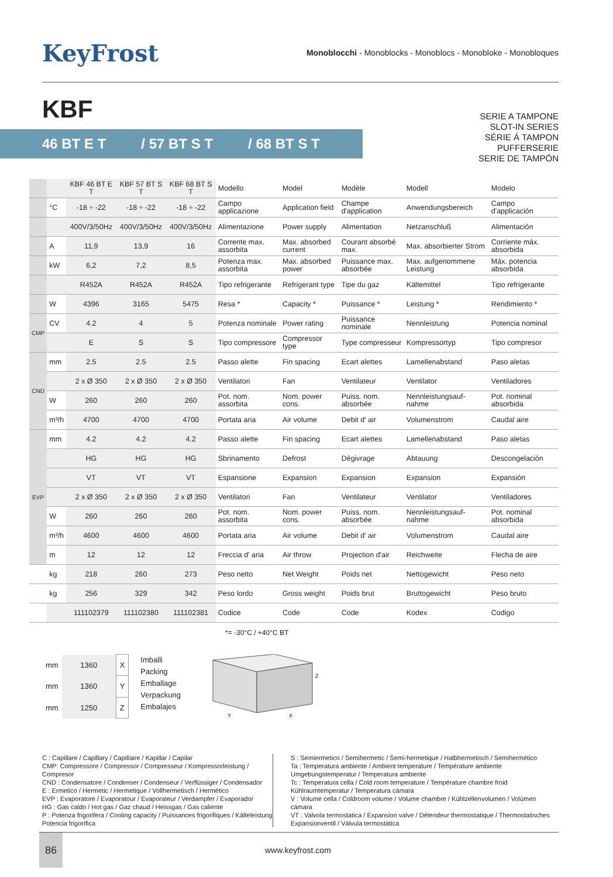KeyFrost
Monoblocchi - Monoblocks - Monoblocs - Monobloke - Monobloques
KBF
SERIE A TAMPONE
SLOT-IN SERIES
SÉRIE Á TAMPON
PUFFERSERIE
SERIE DE TAMPÓN
46 BT E T / 57 BT S T / 68 BT S T
| | | KBF 46 BT E T | KBF 57 BT S T | KBF 68 BT S T | Modello | Model | Modèle | Modell | Modelo |
| | °C | -18 ÷ -22 | -18 ÷ -22 | -18 ÷ -22 | Campo applicazione | Application field | Champe d'application | Anwendungsbereich | Campo d'applicación |
| | | 400V/3/50Hz | 400V/3/50Hz | 400V/3/50Hz | Alimentazione | Power supply | Alimentation | Netzanschluß | Alimentación |
| | A | 11,9 | 13,9 | 16 | Corrente max. assorbita | Max. absorbed current | Courant absorbé max. | Max. absorbierter Strom | Corriente máx. absorbida |
| | kW | 6,2 | 7,2 | 8,5 | Potenza max. assorbita | Max. absorbed power | Puissance max. absorbée | Max. aufgenommene Leistung | Máx. potencia absorbida |
| | | R452A | R452A | R452A | Tipo refrigerante | Refrigerant type | Tipe du gaz | Kältemittel | Tipo refrigerante |
| | W | 4396 | 3165 | 5475 | Resa * | Capacity * | Puissance * | Leistung * | Rendimiento * |
| CMP | CV | 4.2 | 4 | 5 | Potenza nominale | Power rating | Puissance nominale | Nennleistung | Potencia nominal |
| | | E | S | S | Tipo compressore | Compressor type | Type compresseur | Kompressortyp | Tipo compresor |
| CND | mm | 2.5 | 2.5 | 2.5 | Passo alette | Fin spacing | Ecart alettes | Lamellenabstand | Paso aletas |
| | | 2 x Ø 350 | 2 x Ø 350 | 2 x Ø 350 | Ventilatori | Fan | Ventilateur | Ventilator | Ventiladores |
| | W | 260 | 260 | 260 | Pot. nom. assorbita | Nom. power cons. | Puiss. nom. absorbée | Nennleistungsauf-nahme | Pot. nominal absorbida |
| | m³/h | 4700 | 4700 | 4700 | Portata aria | Air volume | Debit d' air | Volumenstrom | Caudal aire |
| EVP | mm | 4.2 | 4.2 | 4.2 | Passo alette | Fin spacing | Ecart alettes | Lamellenabstand | Paso aletas |
| | | HG | HG | HG | Sbrinamento | Defrost | Dègivrage | Abtauung | Descongelación |
| | | VT | VT | VT | Espansione | Expansion | Expansion | Expansion | Expansión |
| | | 2 x Ø 350 | 2 x Ø 350 | 2 x Ø 350 | Ventilatori | Fan | Ventilateur | Ventilator | Ventiladores |
| | W | 260 | 260 | 260 | Pot. nom. assorbita | Nom. power cons. | Puiss. nom. absorbée | Nennleistungsauf-nahme | Pot. nominal absorbida |
| | m³/h | 4600 | 4600 | 4600 | Portata aria | Air volume | Debit d' air | Volumenstrom | Caudal aire |
| | m | 12 | 12 | 12 | Freccia d' aria | Air throw | Projection d'air | Reichweite | Flecha de aire |
| | kg | 218 | 260 | 273 | Peso netto | Net Weight | Poids net | Nettogewicht | Peso neto |
| | kg | 256 | 329 | 342 | Peso lordo | Gross weight | Poids brut | Bruttogewicht | Peso bruto |
| | | 111102379 | 111102380 | 111102381 | Codice | Code | Code | Kodex | Codigo |
*= -30°C / +40°C BT
| mm | 1360 | X |
| mm | 1360 | Y |
| mm | 1250 | Z |
Imballi
Packing
Emballage
Verpackung
Embalajes
Z
Y
X
C : Capillare / Capillary / Capillaire / Kapillar / Capilar
CMP: Compressore / Compressor / Compresseur / Kompressorleistung / Compresor
CND : Condensatore / Condenser / Condenseur / Verflüssiger / Condensador
E : Ermetico / Hermetic / Hermetique / Vollhermetisch / Hermético
EVP : Evaporatore / Evaporatour / Evaporateur / Verdampfer / Evaporador
HG : Gas caldo / Hot gas / Gaz chaud / Heissgas / Gas caliente
P : Potenza frigorifera / Cooling capacity / Puissances frigorifiques / Kälteleistung
Potencia frigorífica
S : Semiermetico / Semihermetic / Semi-hermetique / Halbhermetisch / Semihermético
Ta : Temperatura ambiente / Ambient temperature / Température ambiente
Umgebungstemperatur / Temperatura ambiente
Tc : Temperatura cella / Cold room temperature / Température chambre froid
Kühlraumtemperatur / Temperatura cámara
V : Volume cella / Coldroom volume / Volume chambre / Kühlzellenvolumen / Volúmen cámara
VT : Valvola termostatica / Expansion valve / Détendeur thermostatique / Thermostatisches
Expansionventil / Válvula termostática
86
www.keyfrost.com